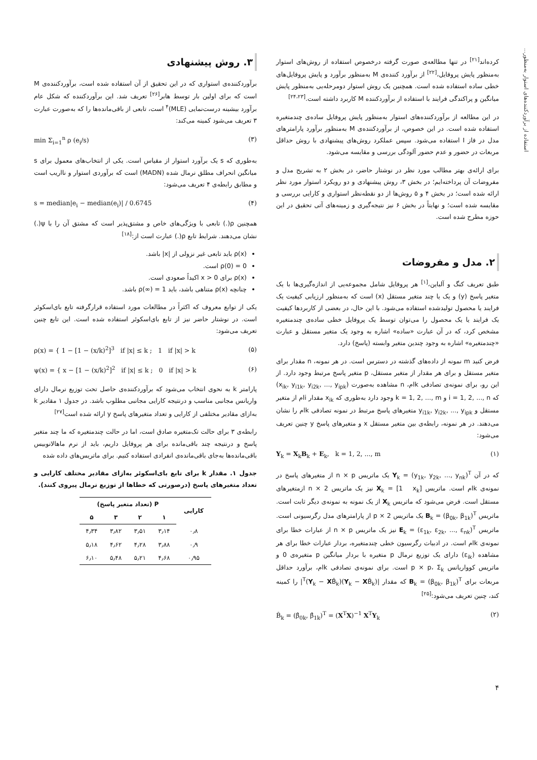استفاده از برآوردکننده‌های استوار به‌منظور...
کرده‌اند<sup>[۲۱]</sup> در تنها مطالعه‌ی صورت گرفته درخصوص استفاده از روش‌های استوار به‌منظور پایش پروفایل،<sup>[۲۲]</sup> از برآورد کننده‌ی M به‌منظور برآورد و پایش پروفایل‌های خطی ساده استفاده شده است. همچنین یک روش استوار دومرحله‌یی به‌منظور پایش میانگین و پراکندگی فرایند با استفاده از برآوردکننده M کاربرد داشته است.<sup>[۲۴،۲۳]</sup>
در این مطالعه از برآوردکننده‌های استوار به‌منظور پایش پروفایل ساده‌ی چندمتغیره استفاده شده است. در این خصوص، از برآوردکننده‌ی M به‌منظور برآورد پارامترهای مدل در فاز I استفاده می‌شود. سپس عملکرد روش‌های پیشنهادی با روش حداقل مربعات در حضور و عدم حضور آلودگی بررسی و مقایسه می‌شود.
برای ارائه‌ی بهتر مطالب مورد نظر در نوشتار حاضر، در بخش ۲ به تشریح مدل و مفروضات آن پرداخته‌ایم؛ در بخش ۳، روش پیشنهادی و دو رویکرد استوار مورد نظر ارائه شده است؛ در بخش ۴ و ۵ روش‌ها از دو نقطه‌نظر استواری و کارایی بررسی و مقایسه شده است؛ و نهایتاً در بخش ۶ نیز نتیجه‌گیری و زمینه‌های آتی تحقیق در این حوزه مطرح شده است.
۲. مدل و مفروضات
طبق تعریف کنگ و آلباین،<sup>[۱]</sup> هر پروفایل شامل مجموعه‌یی از اندازه‌گیری‌ها با یک متغیر پاسخ (y) و یک یا چند متغیر مستقل (x) است که به‌منظور ارزیابی کیفیت یک فرایند یا محصول تولیدشده استفاده می‌شود. با این حال، در بعضی از کاربردها کیفیت یک فرایند یا یک محصول را می‌توان توسط یک پروفایل خطی ساده‌ی چندمتغیره مشخص کرد، که در آن عبارت «ساده» اشاره به وجود یک متغیر مستقل و عبارت «چندمتغیره» اشاره به وجود چندین متغیر وابسته (پاسخ) دارد.
فرض کنید m نمونه از داده‌های گذشته در دسترس است. در هر نمونه، n مقدار برای متغیر مستقل و برای هر مقدار از متغیر مستقل، p متغیر پاسخ مرتبط وجود دارد. از این رو، برای نمونه‌ی تصادفی kام، n مشاهده به‌صورت (x<sub>ik</sub>, y<sub>i1k</sub>, y<sub>i2k</sub>, ..., y<sub>ipk</sub>) که i = 1, 2, ..., n و k = 1, 2, ..., m وجود دارد به‌طوری که x<sub>ik</sub> مقدار iام از متغیر مستقل و y<sub>i1k</sub>, y<sub>i2k</sub>, ..., y<sub>ipk</sub> متغیرهای پاسخ مرتبط در نمونه تصادفی kام را نشان می‌دهند. در هر نمونه، رابطه‌ی بین متغیر مستقل x و متغیرهای پاسخ y چنین تعریف می‌شود:
Y<sub>k</sub> = X<sub>k</sub>B<sub>k</sub> + E<sub>k</sub>, k = 1, 2, ..., m (۱)
که در آن Y<sub>k</sub> = (y<sub>1k</sub>, y<sub>2k</sub>, ..., y<sub>nk</sub>)<sup>T</sup> یک ماتریس n × p از متغیرهای پاسخ در نمونه‌ی kام است. ماتریس X<sub>k</sub> = [1 x<sub>k</sub>] نیز یک ماتریس n × 2 ازمتغیرهای مستقل است. فرض می‌شود که ماتریس X<sub>k</sub> از یک نمونه به نمونه‌ی دیگر ثابت است. ماتریس B<sub>k</sub> = (β<sub>0k</sub>, β<sub>1k</sub>)<sup>T</sup> یک ماتریس 2 × p از پارامترهای مدل رگرسیونی است. ماتریس E<sub>k</sub> = (ε<sub>1k</sub>, ε<sub>2k</sub>, ..., ε<sub>nk</sub>)<sup>T</sup> نیز یک ماتریس n × p از عبارات خطا برای نمونه‌ی kام است. در ادبیات رگرسیون خطی چندمتغیره، بردار عبارات خطا برای هر مشاهده (ε<sub>ik</sub>) دارای یک توزیع نرمال p متغیره با بردار میانگین p متغیره‌ی 0 و ماتریس کوواریانس p × p، Σ<sub>k</sub> است. برای نمونه‌ی تصادفی kام، برآورد حداقل مربعات برای B<sub>k</sub> = (β<sub>0k</sub>, β<sub>1k</sub>)<sup>T</sup> که مقدار |(Y<sub>k</sub> − XB̂<sub>k</sub>)<sup>T</sup>(Y<sub>k</sub> − XB̂<sub>k</sub>)| را کمینه کند، چنین تعریف می‌شود:<sup>[۲۵]</sup>
B̂<sub>k</sub> = (β̂<sub>0k</sub>, β̂<sub>1k</sub>)<sup>T</sup> = (X<sup>T</sup>X)<sup>−1</sup> X<sup>T</sup>Y<sub>k</sub> (۲)
۳. روش پیشنهادی
برآوردکننده‌ی استواری که در این تحقیق از آن استفاده شده است، برآوردکننده‌ی M است که برای اولین بار توسط هابر<sup>[۲۶]</sup> تعریف شد. این برآوردکننده که شکل عام برآورد بیشینه درست‌نمایی (MLE)<sup>۴</sup> است، تابعی از باقی‌مانده‌ها را که به‌صورت عبارت ۳ تعریف می‌شود کمینه می‌کند:
min Σ<sub>i=1</sub><sup>n</sup> ρ (e<sub>i</sub>/s) (۳)
به‌طوری که s یک برآورد استوار از مقیاس است. یکی از انتخاب‌های معمول برای s میانگین انحراف مطلق نرمال شده (MADN) است که برآوردی استوار و نااریب است و مطابق رابطه‌ی ۴ تعریف می‌شود:
s = median|e<sub>i</sub> − median(e<sub>i</sub>)| / 0.6745 (۴)
همچنین ρ(.) تابعی با ویژگی‌های خاص و مشتق‌پذیر است که مشتق آن را با ψ(.) نشان می‌دهند. شرایط تابع ρ(.) عبارت است از:<sup>[۱۸]</sup>
ρ(x) باید تابعی غیر نزولی از |x| باشد.
ρ(0) = 0 است.
ρ(x) برای x > 0 اکیداً صعودی است.
چنانچه ρ(x) متناهی باشد، باید ρ(∞) = 1 باشد.
یکی از توابع معروف که اکثراً در مطالعات مورد استفاده قرارگرفته تابع بای‌اسکوئر است. در نوشتار حاضر نیز از تابع بای‌اسکوئر استفاده شده است. این تابع چنین تعریف می‌شود:
ρ(x) = { 1 − [1 − (x/k)<sup>2</sup>]<sup>3</sup> if |x| ≤ k ; 1 if |x| > k (۵)
ψ(x) = { x − [1 − (x/k)<sup>2</sup>]<sup>2</sup> if |x| ≤ k ; 0 if |x| > k (۶)
پارامتر k به نحوی انتخاب می‌شود که برآوردکننده‌ی حاصل تحت توزیع نرمال دارای واریانس مجانبی مناسب و درنتیجه کارایی مجانبی مطلوب باشد. در جدول ۱ مقادیر k به‌ازای مقادیر مختلفی از کارایی و تعداد متغیرهای پاسخ y ارائه شده است<sup>[۲۷]</sup>
رابطه‌ی ۳ برای حالت تک‌متغیره صادق است، اما در حالت چندمتغیره که ما چند متغیر پاسخ و درنتیجه چند باقی‌مانده برای هر پروفایل داریم، باید از نرم ماهالانوبیس باقی‌مانده‌ها به‌جای باقی‌مانده‌ی انفرادی استفاده کنیم. برای ماتریس‌های داده شده
جدول ۱. مقدار k برای تابع بای‌اسکوئر به‌ازای مقادیر مختلف کارایی و تعداد متغیرهای پاسخ (درصورتی که خطاها از توزیع نرمال پیروی کنند).
| کارایی | P (تعداد متغیر پاسخ) | | | |
| --- | --- | --- | --- | --- |
| | ۱ | ۲ | ۳ | ۵ |
| ۰٫۸ | ۳٫۱۴ | ۳٫۵۱ | ۳٫۸۲ | ۴٫۳۴ |
| ۰٫۹ | ۳٫۸۸ | ۴٫۲۸ | ۴٫۶۲ | ۵٫۱۸ |
| ۰٫۹۵ | ۴٫۶۸ | ۵٫۲۱ | ۵٫۴۸ | ۶٫۱۰ |
۴